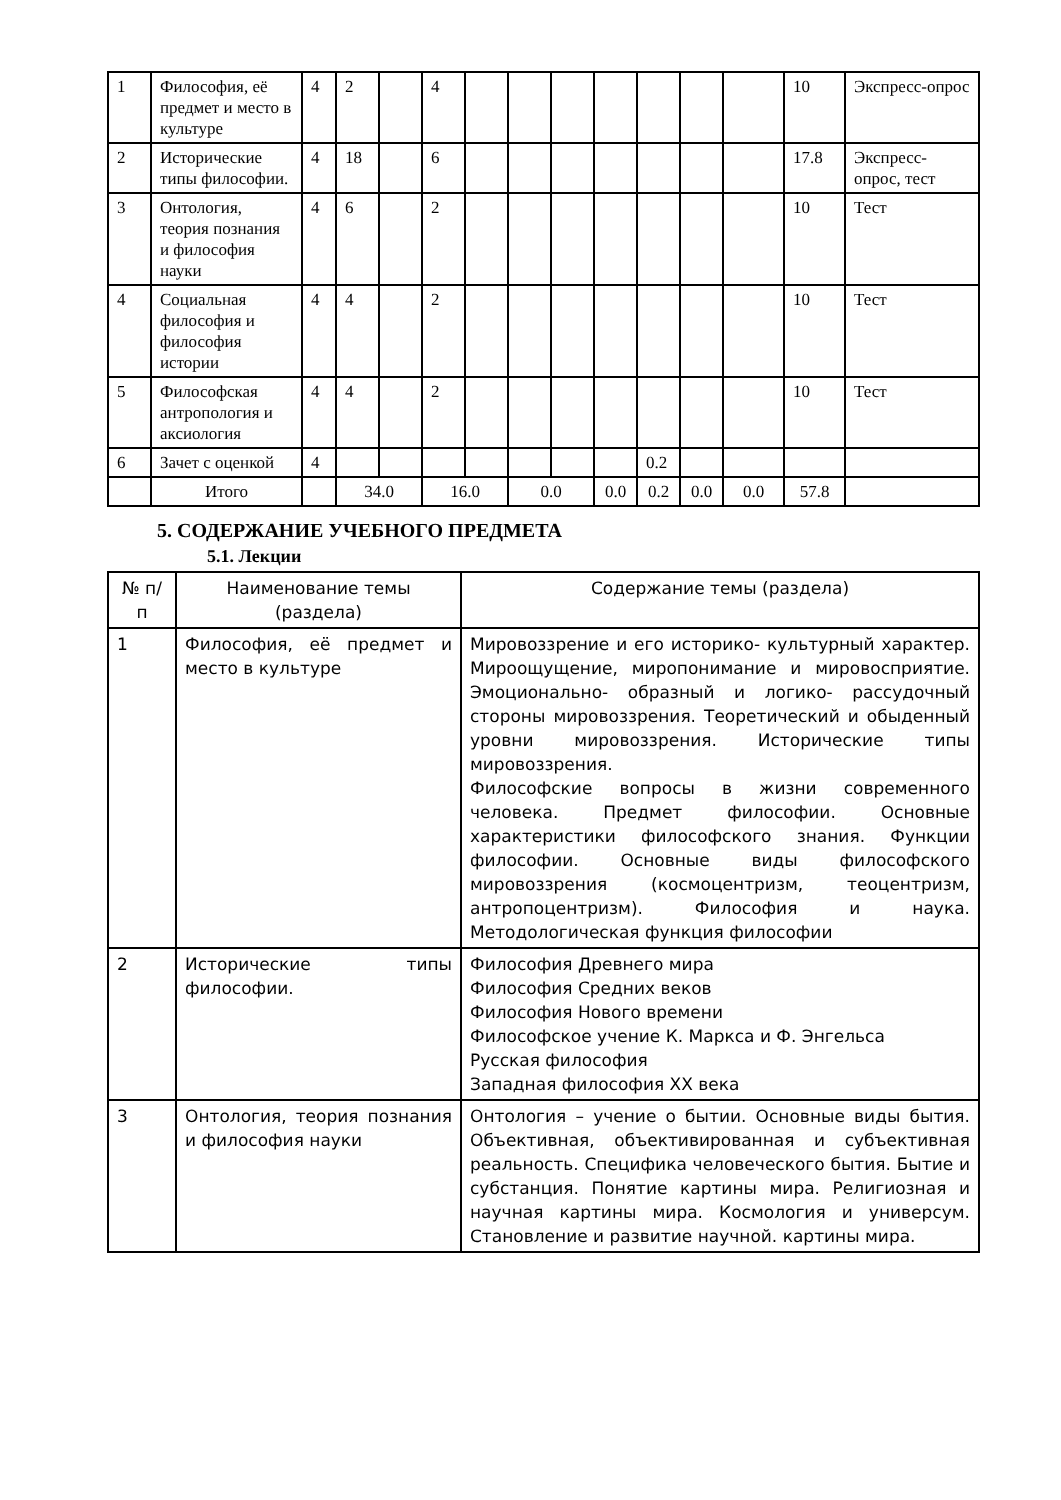| 1 | Философия, её предмет и место в культуре | 4 | 2 | | 4 | | | | | | | | 10 | Экспресс-опрос |
| 2 | Исторические типы философии. | 4 | 18 | | 6 | | | | | | | | 17.8 | Экспресс-опрос, тест |
| 3 | Онтология, теория познания и философия науки | 4 | 6 | | 2 | | | | | | | | 10 | Тест |
| 4 | Социальная философия и философия истории | 4 | 4 | | 2 | | | | | | | | 10 | Тест |
| 5 | Философская антропология и аксиология | 4 | 4 | | 2 | | | | | | | | 10 | Тест |
| 6 | Зачет с оценкой | 4 | | | | | | | | 0.2 | | | | |
| | Итого | | 34.0 | | 16.0 | | 0.0 | | 0.0 | 0.2 | 0.0 | 0.0 | 57.8 | |
5. СОДЕРЖАНИЕ УЧЕБНОГО ПРЕДМЕТА
5.1. Лекции
| № п/п | Наименование темы (раздела) | Содержание темы (раздела) |
| --- | --- | --- |
| 1 | Философия, её предмет и место в культуре | Мировоззрение и его историко- культурный характер. Мироощущение, миропонимание и мировосприятие. Эмоционально- образный и логико- рассудочный стороны мировоззрения. Теоретический и обыденный уровни мировоззрения. Исторические типы мировоззрения. Философские вопросы в жизни современного человека. Предмет философии. Основные характеристики философского знания. Функции философии. Основные виды философского мировоззрения (космоцентризм, теоцентризм, антропоцентризм). Философия и наука. Методологическая функция философии |
| 2 | Исторические типы философии. | Философия Древнего мира Философия Средних веков Философия Нового времени Философское учение К. Маркса и Ф. Энгельса Русская философия Западная философия XX века |
| 3 | Онтология, теория познания и философия науки | Онтология – учение о бытии. Основные виды бытия. Объективная, объективированная и субъективная реальность. Специфика человеческого бытия. Бытие и субстанция. Понятие картины мира. Религиозная и научная картины мира. Космология и универсум. Становление и развитие научной. картины мира. |